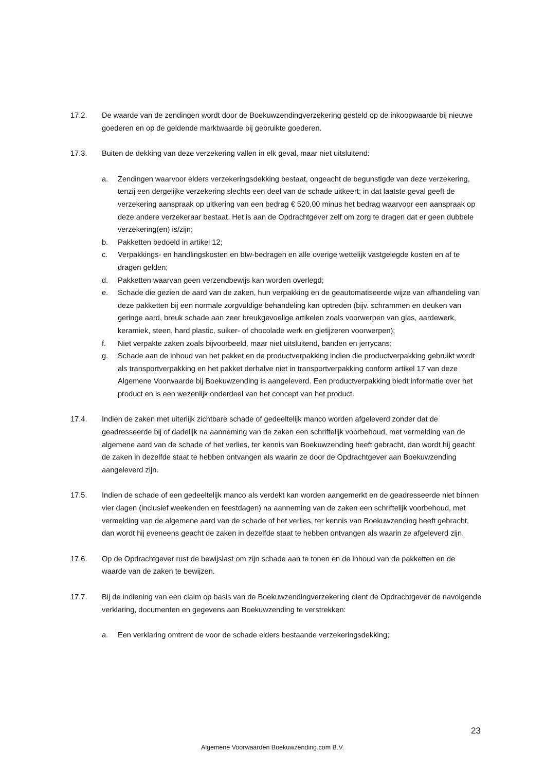17.2. De waarde van de zendingen wordt door de Boekuwzendingverzekering gesteld op de inkoopwaarde bij nieuwe goederen en op de geldende marktwaarde bij gebruikte goederen.
17.3. Buiten de dekking van deze verzekering vallen in elk geval, maar niet uitsluitend:
a. Zendingen waarvoor elders verzekeringsdekking bestaat, ongeacht de begunstigde van deze verzekering, tenzij een dergelijke verzekering slechts een deel van de schade uitkeert; in dat laatste geval geeft de verzekering aanspraak op uitkering van een bedrag € 520,00 minus het bedrag waarvoor een aanspraak op deze andere verzekeraar bestaat. Het is aan de Opdrachtgever zelf om zorg te dragen dat er geen dubbele verzekering(en) is/zijn;
b. Pakketten bedoeld in artikel 12;
c. Verpakkings- en handlingskosten en btw-bedragen en alle overige wettelijk vastgelegde kosten en af te dragen gelden;
d. Pakketten waarvan geen verzendbewijs kan worden overlegd;
e. Schade die gezien de aard van de zaken, hun verpakking en de geautomatiseerde wijze van afhandeling van deze pakketten bij een normale zorgvuldige behandeling kan optreden (bijv. schrammen en deuken van geringe aard, breuk schade aan zeer breukgevoelige artikelen zoals voorwerpen van glas, aardewerk, keramiek, steen, hard plastic, suiker- of chocolade werk en gietijzeren voorwerpen);
f. Niet verpakte zaken zoals bijvoorbeeld, maar niet uitsluitend, banden en jerrycans;
g. Schade aan de inhoud van het pakket en de productverpakking indien die productverpakking gebruikt wordt als transportverpakking en het pakket derhalve niet in transportverpakking conform artikel 17 van deze Algemene Voorwaarde bij Boekuwzending is aangeleverd. Een productverpakking biedt informatie over het product en is een wezenlijk onderdeel van het concept van het product.
17.4. Indien de zaken met uiterlijk zichtbare schade of gedeeltelijk manco worden afgeleverd zonder dat de geadresseerde bij of dadelijk na aanneming van de zaken een schriftelijk voorbehoud, met vermelding van de algemene aard van de schade of het verlies, ter kennis van Boekuwzending heeft gebracht, dan wordt hij geacht de zaken in dezelfde staat te hebben ontvangen als waarin ze door de Opdrachtgever aan Boekuwzending aangeleverd zijn.
17.5. Indien de schade of een gedeeltelijk manco als verdekt kan worden aangemerkt en de geadresseerde niet binnen vier dagen (inclusief weekenden en feestdagen) na aanneming van de zaken een schriftelijk voorbehoud, met vermelding van de algemene aard van de schade of het verlies, ter kennis van Boekuwzending heeft gebracht, dan wordt hij eveneens geacht de zaken in dezelfde staat te hebben ontvangen als waarin ze afgeleverd zijn.
17.6. Op de Opdrachtgever rust de bewijslast om zijn schade aan te tonen en de inhoud van de pakketten en de waarde van de zaken te bewijzen.
17.7. Bij de indiening van een claim op basis van de Boekuwzendingverzekering dient de Opdrachtgever de navolgende verklaring, documenten en gegevens aan Boekuwzending te verstrekken:
a. Een verklaring omtrent de voor de schade elders bestaande verzekeringsdekking;
23
Algemene Voorwaarden Boekuwzending.com B.V.